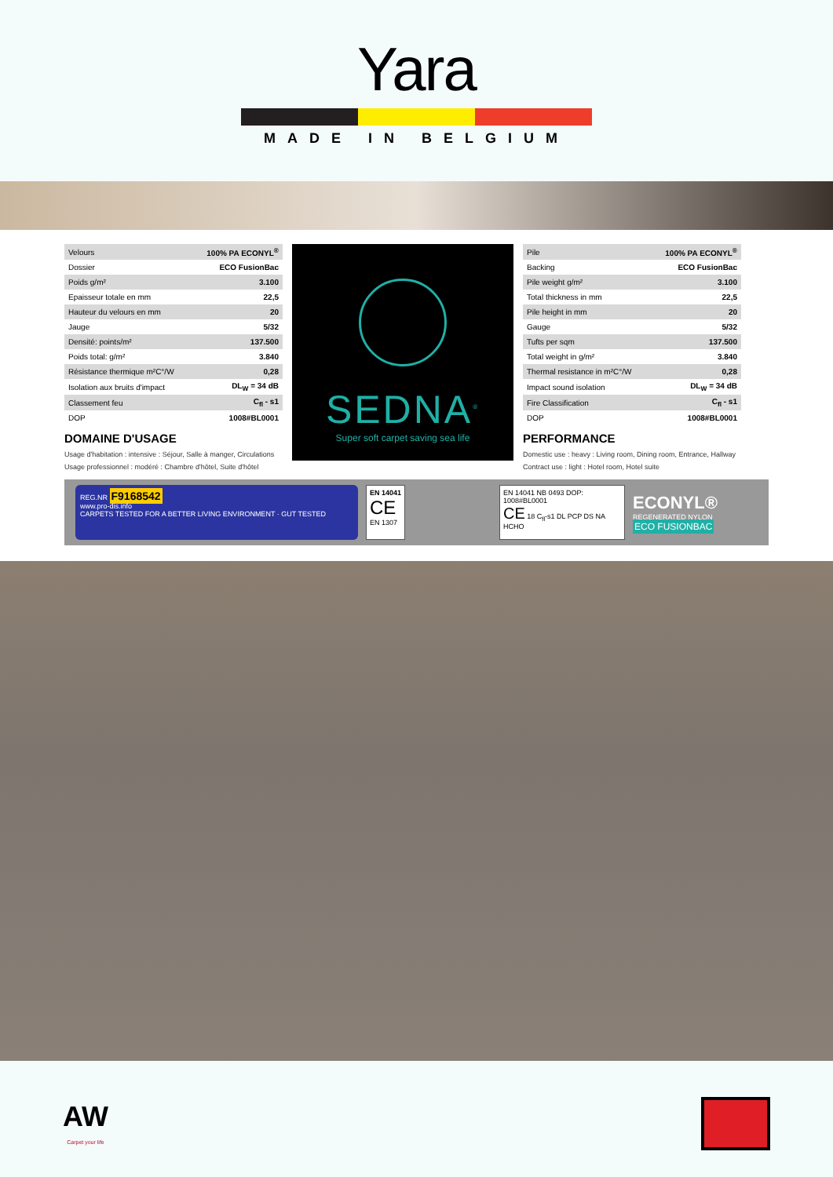Yara
MADE IN BELGIUM
| Velours | 100% PA ECONYL<sup>®</sup> |
| Dossier | ECO FusionBac |
| Poids g/m² | 3.100 |
| Epaisseur totale en mm | 22,5 |
| Hauteur du velours en mm | 20 |
| Jauge | 5/32 |
| Densité: points/m² | 137.500 |
| Poids total: g/m² | 3.840 |
| Résistance thermique m²C°/W | 0,28 |
| Isolation aux bruits d'impact | DL<sub>W</sub> = 34 dB |
| Classement feu | C<sub>fl</sub> - s1 |
| DOP | 1008#BL0001 |
DOMAINE D'USAGE
Usage d'habitation : intensive : Séjour, Salle à manger, Circulations
Usage professionnel : modéré : Chambre d'hôtel, Suite d'hôtel
SEDNA<sup>®</sup>
Super soft carpet saving sea life
| Pile | 100% PA ECONYL<sup>®</sup> |
| Backing | ECO FusionBac |
| Pile weight g/m² | 3.100 |
| Total thickness in mm | 22,5 |
| Pile height in mm | 20 |
| Gauge | 5/32 |
| Tufts per sqm | 137.500 |
| Total weight in g/m² | 3.840 |
| Thermal resistance in m²C°/W | 0,28 |
| Impact sound isolation | DL<sub>W</sub> = 34 dB |
| Fire Classification | C<sub>fl</sub> - s1 |
| DOP | 1008#BL0001 |
PERFORMANCE
Domestic use : heavy : Living room, Dining room, Entrance, Hallway
Contract use : light : Hotel room, Hotel suite
REG.NR F9168542
www.pro-dis.info
CARPETS TESTED FOR A BETTER LIVING ENVIRONMENT · GUT TESTED
EN 14041
CE
EN 1307
EN 14041 NB 0493 DOP: 1008#BL0001
CE 18 C<sub>fl</sub>-s1 DL PCP DS NA HCHO
ECONYL®
REGENERATED NYLON
ECO FUSIONBAC
AW
Carpet your life